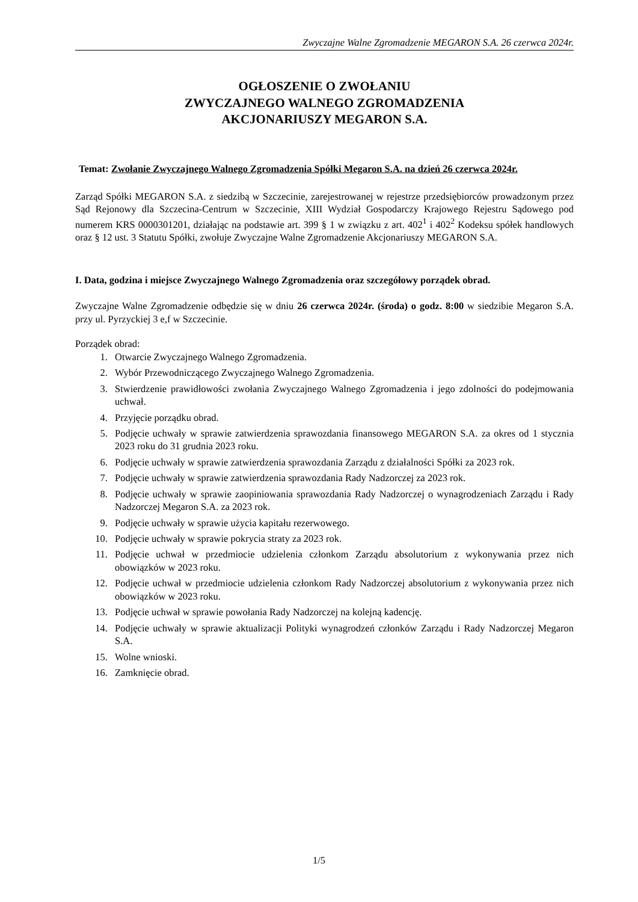Zwyczajne Walne Zgromadzenie MEGARON S.A. 26 czerwca 2024r.
OGŁOSZENIE O ZWOŁANIU
ZWYCZAJNEGO WALNEGO ZGROMADZENIA
AKCJONARIUSZY MEGARON S.A.
Temat: Zwołanie Zwyczajnego Walnego Zgromadzenia Spółki Megaron S.A. na dzień 26 czerwca 2024r.
Zarząd Spółki MEGARON S.A. z siedzibą w Szczecinie, zarejestrowanej w rejestrze przedsiębiorców prowadzonym przez Sąd Rejonowy dla Szczecina-Centrum w Szczecinie, XIII Wydział Gospodarczy Krajowego Rejestru Sądowego pod numerem KRS 0000301201, działając na podstawie art. 399 § 1 w związku z art. 402<sup>1</sup> i 402<sup>2</sup> Kodeksu spółek handlowych oraz § 12 ust. 3 Statutu Spółki, zwołuje Zwyczajne Walne Zgromadzenie Akcjonariuszy MEGARON S.A.
I. Data, godzina i miejsce Zwyczajnego Walnego Zgromadzenia oraz szczegółowy porządek obrad.
Zwyczajne Walne Zgromadzenie odbędzie się w dniu 26 czerwca 2024r. (środa) o godz. 8:00 w siedzibie Megaron S.A. przy ul. Pyrzyckiej 3 e,f w Szczecinie.
Porządek obrad:
1. Otwarcie Zwyczajnego Walnego Zgromadzenia.
2. Wybór Przewodniczącego Zwyczajnego Walnego Zgromadzenia.
3. Stwierdzenie prawidłowości zwołania Zwyczajnego Walnego Zgromadzenia i jego zdolności do podejmowania uchwał.
4. Przyjęcie porządku obrad.
5. Podjęcie uchwały w sprawie zatwierdzenia sprawozdania finansowego MEGARON S.A. za okres od 1 stycznia 2023 roku do 31 grudnia 2023 roku.
6. Podjęcie uchwały w sprawie zatwierdzenia sprawozdania Zarządu z działalności Spółki za 2023 rok.
7. Podjęcie uchwały w sprawie zatwierdzenia sprawozdania Rady Nadzorczej za 2023 rok.
8. Podjęcie uchwały w sprawie zaopiniowania sprawozdania Rady Nadzorczej o wynagrodzeniach Zarządu i Rady Nadzorczej Megaron S.A. za 2023 rok.
9. Podjęcie uchwały w sprawie użycia kapitału rezerwowego.
10. Podjęcie uchwały w sprawie pokrycia straty za 2023 rok.
11. Podjęcie uchwał w przedmiocie udzielenia członkom Zarządu absolutorium z wykonywania przez nich obowiązków w 2023 roku.
12. Podjęcie uchwał w przedmiocie udzielenia członkom Rady Nadzorczej absolutorium z wykonywania przez nich obowiązków w 2023 roku.
13. Podjęcie uchwał w sprawie powołania Rady Nadzorczej na kolejną kadencję.
14. Podjęcie uchwały w sprawie aktualizacji Polityki wynagrodzeń członków Zarządu i Rady Nadzorczej Megaron S.A.
15. Wolne wnioski.
16. Zamknięcie obrad.
1/5